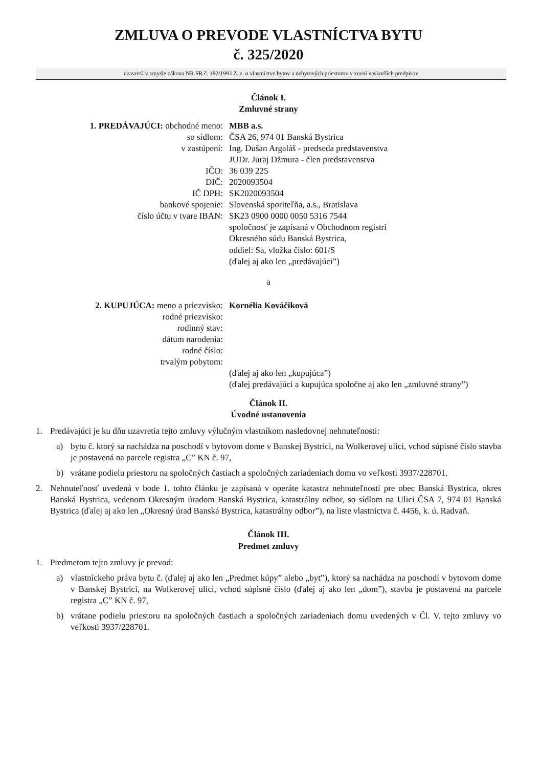ZMLUVA O PREVODE VLASTNÍCTVA BYTU
č. 325/2020
uzavretá v zmysle zákona NR SR č. 182/1993 Z. z. o vlastníctve bytov a nebytových priestorov v znení neskorších predpisov
Článok I.
Zmluvné strany
| 1. PREDÁVAJÚCI: obchodné meno: | MBB a.s. |
| so sídlom: | ČSA 26, 974 01 Banská Bystrica |
| v zastúpení: | Ing. Dušan Argaláš - predseda predstavenstva JUDr. Juraj Džmura - člen predstavenstva |
| IČO: | 36 039 225 |
| DIČ: | 2020093504 |
| IČ DPH: | SK2020093504 |
| bankové spojenie: | Slovenská sporiteľňa, a.s., Bratislava |
| číslo účtu v tvare IBAN: | SK23 0900 0000 0050 5316 7544 spoločnosť je zapísaná v Obchodnom registri Okresného súdu Banská Bystrica, oddiel: Sa, vložka číslo: 601/S (ďalej aj ako len „predávajúci”) |
a
| 2. KUPUJÚCA: meno a priezvisko: | Kornélia Kováčiková |
| rodné priezvisko: | |
| rodinný stav: | |
| dátum narodenia: | |
| rodné číslo: | |
| trvalým pobytom: | |
| | (ďalej aj ako len „kupujúca”) (ďalej predávajúci a kupujúca spoločne aj ako len „zmluvné strany”) |
Článok II.
Úvodné ustanovenia
1. Predávajúci je ku dňu uzavretia tejto zmluvy výlučným vlastníkom nasledovnej nehnuteľnosti:
a) bytu č. ktorý sa nachádza na poschodí v bytovom dome v Banskej Bystrici, na Wolkerovej ulici, vchod súpisné číslo stavba je postavená na parcele registra „C” KN č. 97,
b) vrátane podielu priestoru na spoločných častiach a spoločných zariadeniach domu vo veľkosti 3937/228701.
2. Nehnuteľnosť uvedená v bode 1. tohto článku je zapísaná v operáte katastra nehnuteľností pre obec Banská Bystrica, okres Banská Bystrica, vedenom Okresným úradom Banská Bystrica, katastrálny odbor, so sídlom na Ulici ČSA 7, 974 01 Banská Bystrica (ďalej aj ako len „Okresný úrad Banská Bystrica, katastrálny odbor”), na liste vlastníctva č. 4456, k. ú. Radvaň.
Článok III.
Predmet zmluvy
1. Predmetom tejto zmluvy je prevod:
a) vlastníckeho práva bytu č. (ďalej aj ako len „Predmet kúpy” alebo „byt”), ktorý sa nachádza na poschodí v bytovom dome v Banskej Bystrici, na Wolkerovej ulici, vchod súpisné číslo (ďalej aj ako len „dom”), stavba je postavená na parcele registra „C” KN č. 97,
b) vrátane podielu priestoru na spoločných častiach a spoločných zariadeniach domu uvedených v Čl. V. tejto zmluvy vo veľkosti 3937/228701.